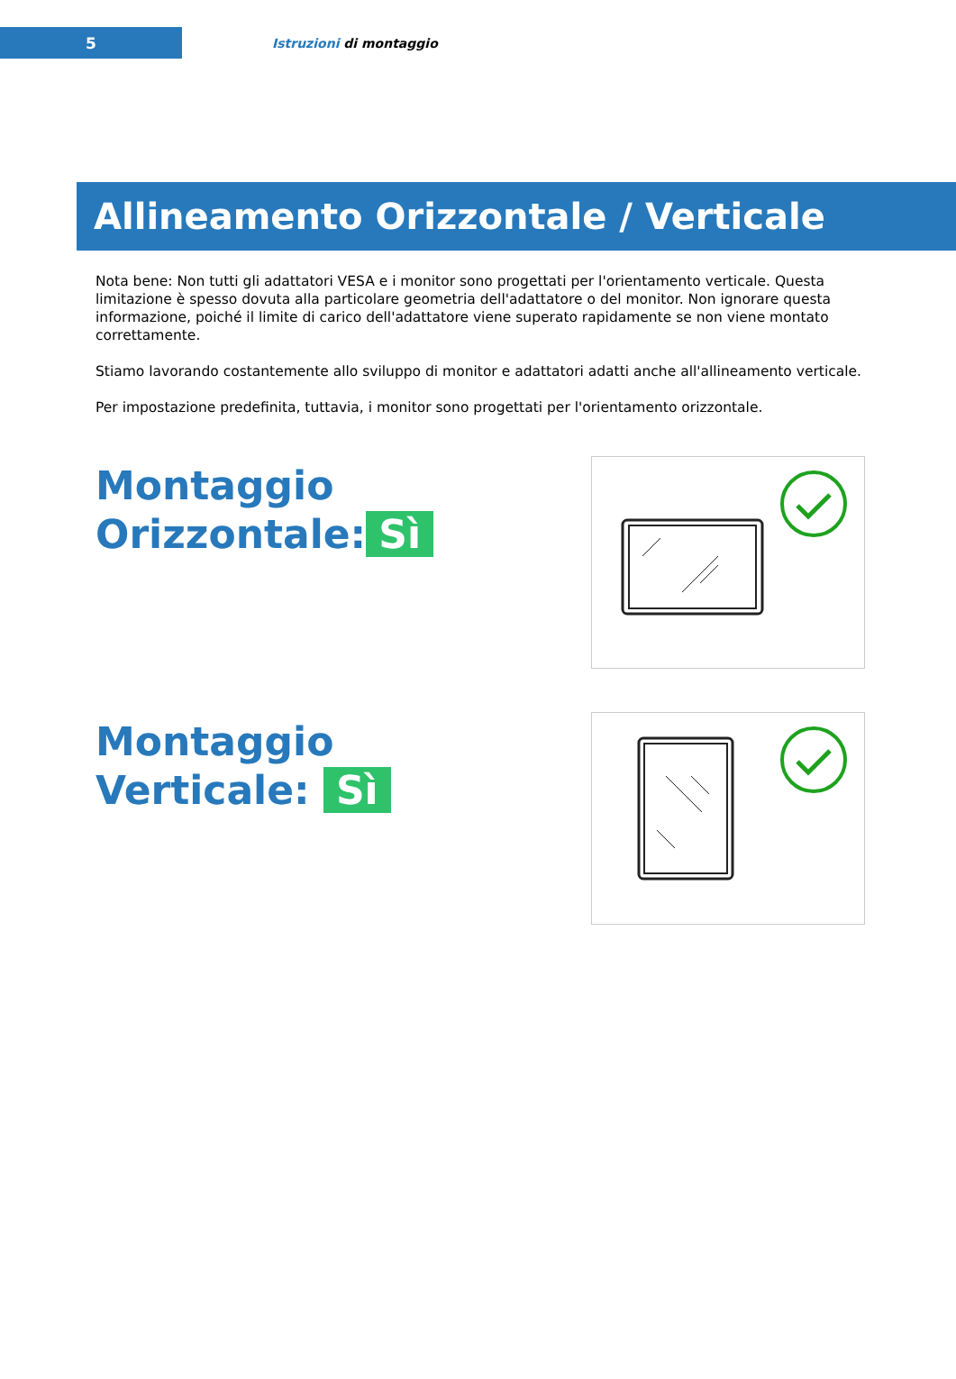5
Istruzioni di montaggio
Allineamento Orizzontale / Verticale
Nota bene: Non tutti gli adattatori VESA e i monitor sono progettati per l'orientamento verticale. Questa limitazione è spesso dovuta alla particolare geometria dell'adattatore o del monitor. Non ignorare questa informazione, poiché il limite di carico dell'adattatore viene superato rapidamente se non viene montato correttamente.
Stiamo lavorando costantemente allo sviluppo di monitor e adattatori adatti anche all'allineamento verticale.
Per impostazione predefinita, tuttavia, i monitor sono progettati per l'orientamento orizzontale.
Montaggio
Orizzontale: Sì
Montaggio
Verticale: Sì